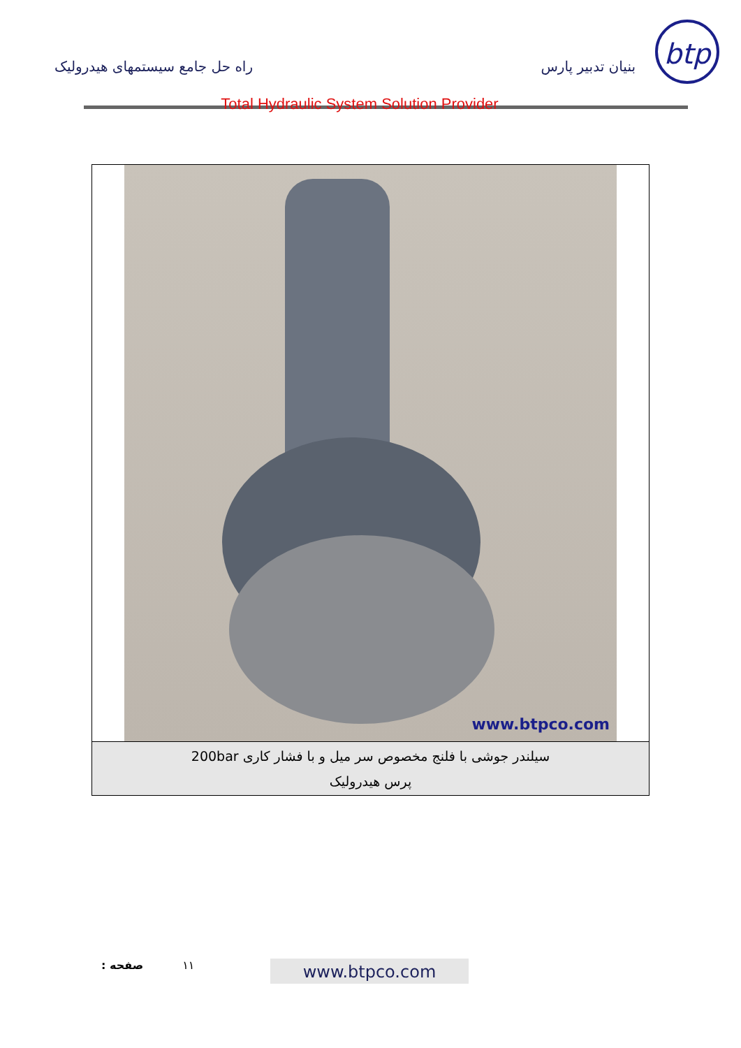btp
بنیان تدبیر پارس راه حل جامع سیستمهای هیدرولیک
Total Hydraulic System Solution Provider
www.btpco.com
سیلندر جوشی با فلنج مخصوص سر میل و با فشار کاری 200bar
پرس هیدرولیک
۱۱ صفحه :
www.btpco.com